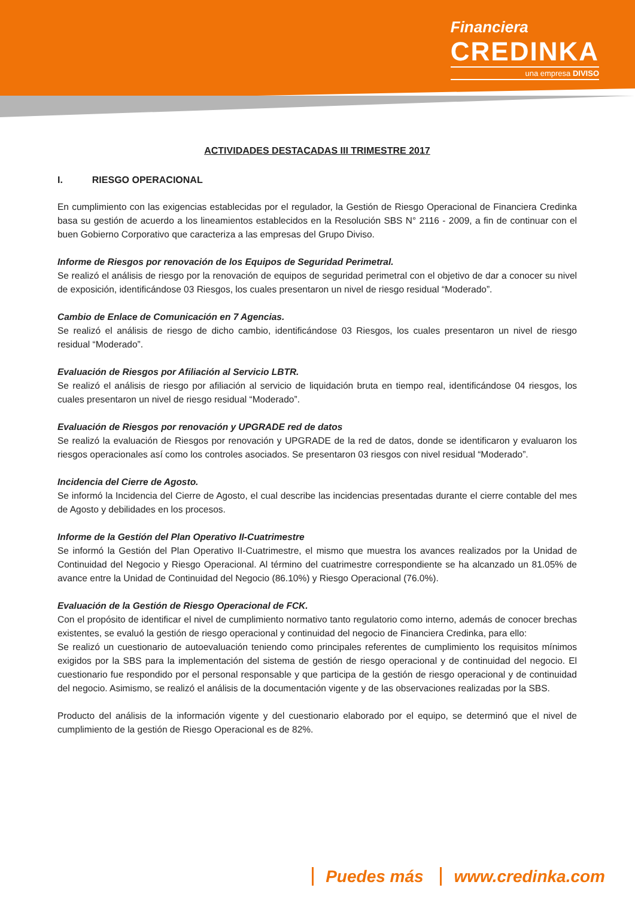Financiera
CREDINKA
una empresa DIVISO
ACTIVIDADES DESTACADAS III TRIMESTRE 2017
I. RIESGO OPERACIONAL
En cumplimiento con las exigencias establecidas por el regulador, la Gestión de Riesgo Operacional de Financiera Credinka basa su gestión de acuerdo a los lineamientos establecidos en la Resolución SBS N° 2116 - 2009, a fin de continuar con el buen Gobierno Corporativo que caracteriza a las empresas del Grupo Diviso.
Informe de Riesgos por renovación de los Equipos de Seguridad Perimetral.
Se realizó el análisis de riesgo por la renovación de equipos de seguridad perimetral con el objetivo de dar a conocer su nivel de exposición, identificándose 03 Riesgos, los cuales presentaron un nivel de riesgo residual “Moderado”.
Cambio de Enlace de Comunicación en 7 Agencias.
Se realizó el análisis de riesgo de dicho cambio, identificándose 03 Riesgos, los cuales presentaron un nivel de riesgo residual “Moderado”.
Evaluación de Riesgos por Afiliación al Servicio LBTR.
Se realizó el análisis de riesgo por afiliación al servicio de liquidación bruta en tiempo real, identificándose 04 riesgos, los cuales presentaron un nivel de riesgo residual “Moderado”.
Evaluación de Riesgos por renovación y UPGRADE red de datos
Se realizó la evaluación de Riesgos por renovación y UPGRADE de la red de datos, donde se identificaron y evaluaron los riesgos operacionales así como los controles asociados. Se presentaron 03 riesgos con nivel residual “Moderado”.
Incidencia del Cierre de Agosto.
Se informó la Incidencia del Cierre de Agosto, el cual describe las incidencias presentadas durante el cierre contable del mes de Agosto y debilidades en los procesos.
Informe de la Gestión del Plan Operativo II-Cuatrimestre
Se informó la Gestión del Plan Operativo II-Cuatrimestre, el mismo que muestra los avances realizados por la Unidad de Continuidad del Negocio y Riesgo Operacional. Al término del cuatrimestre correspondiente se ha alcanzado un 81.05% de avance entre la Unidad de Continuidad del Negocio (86.10%) y Riesgo Operacional (76.0%).
Evaluación de la Gestión de Riesgo Operacional de FCK.
Con el propósito de identificar el nivel de cumplimiento normativo tanto regulatorio como interno, además de conocer brechas existentes, se evaluó la gestión de riesgo operacional y continuidad del negocio de Financiera Credinka, para ello:
Se realizó un cuestionario de autoevaluación teniendo como principales referentes de cumplimiento los requisitos mínimos exigidos por la SBS para la implementación del sistema de gestión de riesgo operacional y de continuidad del negocio. El cuestionario fue respondido por el personal responsable y que participa de la gestión de riesgo operacional y de continuidad del negocio. Asimismo, se realizó el análisis de la documentación vigente y de las observaciones realizadas por la SBS.
Producto del análisis de la información vigente y del cuestionario elaborado por el equipo, se determinó que el nivel de cumplimiento de la gestión de Riesgo Operacional es de 82%.
Puedes más www.credinka.com